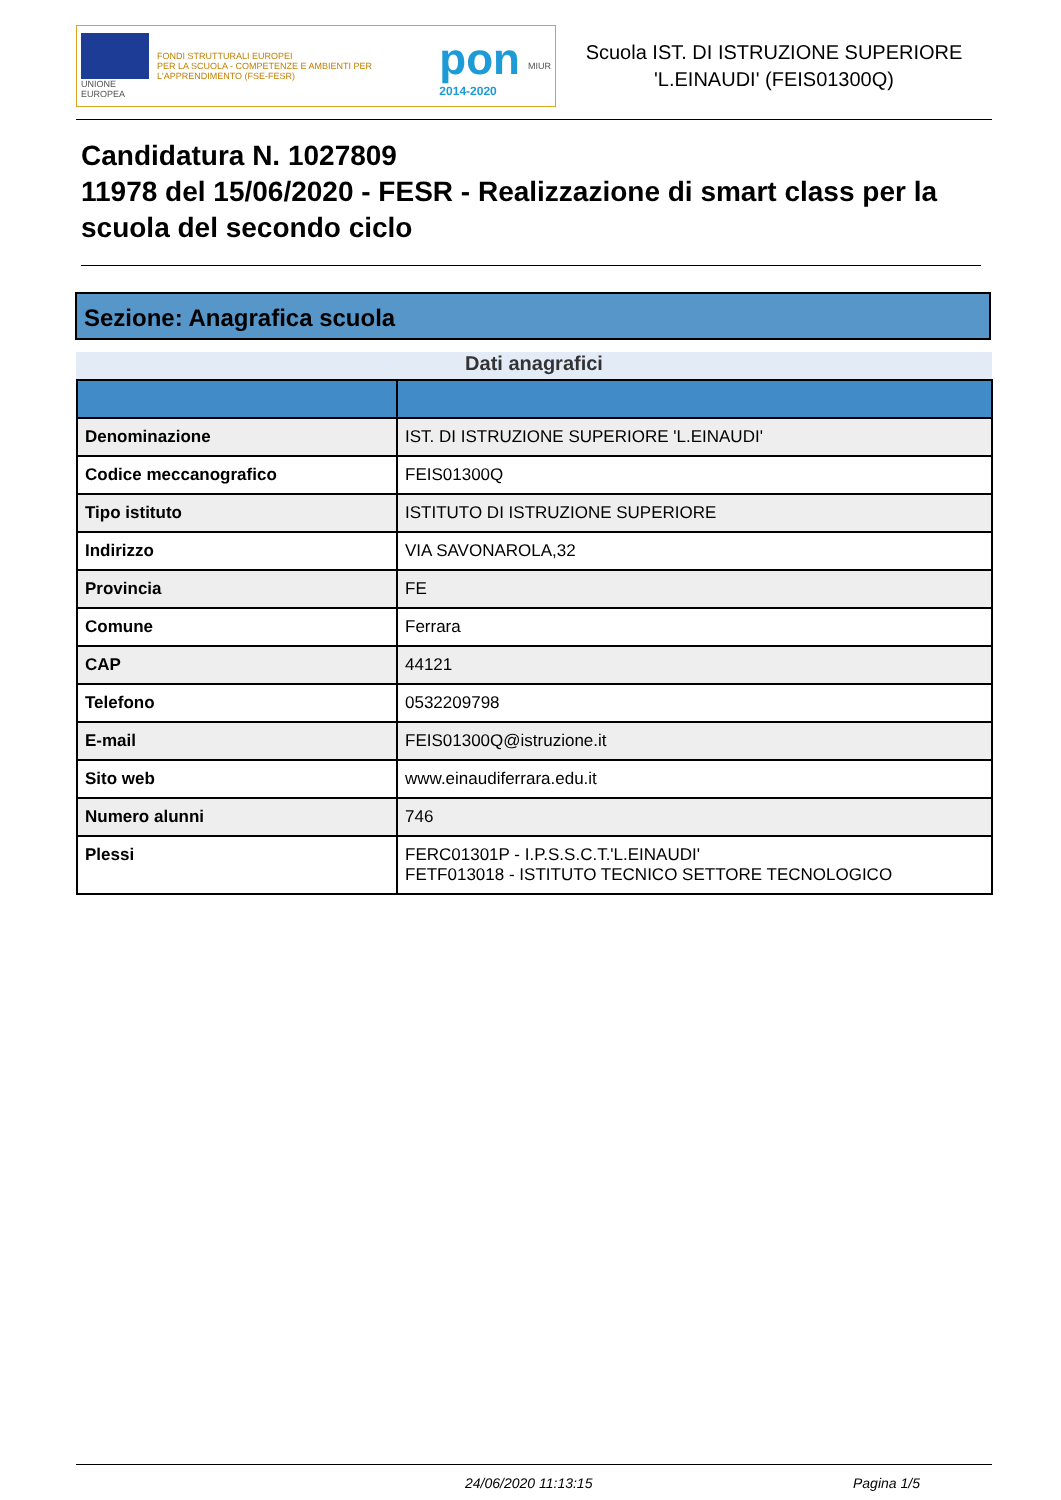UNIONE EUROPEA
FONDI STRUTTURALI EUROPEI
PER LA SCUOLA - COMPETENZE E AMBIENTI PER L'APPRENDIMENTO (FSE-FESR)
pon
2014-2020
MIUR
Scuola IST. DI ISTRUZIONE SUPERIORE 'L.EINAUDI' (FEIS01300Q)
Candidatura N. 1027809
11978 del 15/06/2020 - FESR - Realizzazione di smart class per la scuola del secondo ciclo
Sezione: Anagrafica scuola
Dati anagrafici
| Denominazione | IST. DI ISTRUZIONE SUPERIORE 'L.EINAUDI' |
| Codice meccanografico | FEIS01300Q |
| Tipo istituto | ISTITUTO DI ISTRUZIONE SUPERIORE |
| Indirizzo | VIA SAVONAROLA,32 |
| Provincia | FE |
| Comune | Ferrara |
| CAP | 44121 |
| Telefono | 0532209798 |
| E-mail | FEIS01300Q@istruzione.it |
| Sito web | www.einaudiferrara.edu.it |
| Numero alunni | 746 |
| Plessi | FERC01301P - I.P.S.S.C.T.'L.EINAUDI' FETF013018 - ISTITUTO TECNICO SETTORE TECNOLOGICO |
24/06/2020 11:13:15 Pagina 1/5